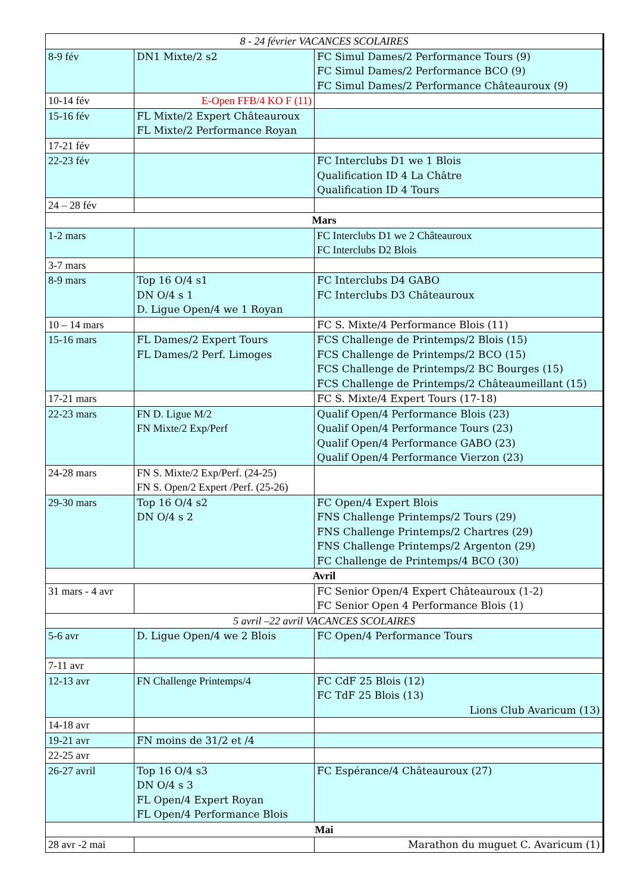| 8 - 24 février VACANCES SCOLAIRES | | |
| 8-9 fév | DN1 Mixte/2 s2 | FC Simul Dames/2 Performance Tours (9) FC Simul Dames/2 Performance BCO (9) FC Simul Dames/2 Performance Châteauroux (9) |
| 10-14 fév | E-Open FFB/4 KO F (11) | |
| 15-16 fév | FL Mixte/2 Expert Châteauroux FL Mixte/2 Performance Royan | |
| 17-21 fév | | |
| 22-23 fév | | FC Interclubs D1 we 1 Blois Qualification ID 4 La Châtre Qualification ID 4 Tours |
| 24 – 28 fév | | |
| Mars | | |
| 1-2 mars | | FC Interclubs D1 we 2 Châteauroux FC Interclubs D2 Blois |
| 3-7 mars | | |
| 8-9 mars | Top 16 O/4 s1 DN O/4 s 1 D. Ligue Open/4 we 1 Royan | FC Interclubs D4 GABO FC Interclubs D3 Châteauroux |
| 10 – 14 mars | | FC S. Mixte/4 Performance Blois (11) |
| 15-16 mars | FL Dames/2 Expert Tours FL Dames/2 Perf. Limoges | FCS Challenge de Printemps/2 Blois (15) FCS Challenge de Printemps/2 BCO (15) FCS Challenge de Printemps/2 BC Bourges (15) FCS Challenge de Printemps/2 Châteaumeillant (15) |
| 17-21 mars | | FC S. Mixte/4 Expert Tours (17-18) |
| 22-23 mars | FN D. Ligue M/2 FN Mixte/2 Exp/Perf | Qualif Open/4 Performance Blois (23) Qualif Open/4 Performance Tours (23) Qualif Open/4 Performance GABO (23) Qualif Open/4 Performance Vierzon (23) |
| 24-28 mars | FN S. Mixte/2 Exp/Perf. (24-25) FN S. Open/2 Expert /Perf. (25-26) | |
| 29-30 mars | Top 16 O/4 s2 DN O/4 s 2 | FC Open/4 Expert Blois FNS Challenge Printemps/2 Tours (29) FNS Challenge Printemps/2 Chartres (29) FNS Challenge Printemps/2 Argenton (29) FC Challenge de Printemps/4 BCO (30) |
| Avril | | |
| 31 mars - 4 avr | | FC Senior Open/4 Expert Châteauroux (1-2) FC Senior Open 4 Performance Blois (1) |
| 5 avril –22 avril VACANCES SCOLAIRES | | |
| 5-6 avr | D. Ligue Open/4 we 2 Blois | FC Open/4 Performance Tours |
| 7-11 avr | | |
| 12-13 avr | FN Challenge Printemps/4 | FC CdF 25 Blois (12) FC TdF 25 Blois (13) Lions Club Avaricum (13) |
| 14-18 avr | | |
| 19-21 avr | FN moins de 31/2 et /4 | |
| 22-25 avr | | |
| 26-27 avril | Top 16 O/4 s3 DN O/4 s 3 FL Open/4 Expert Royan FL Open/4 Performance Blois | FC Espérance/4 Châteauroux (27) |
| Mai | | |
| 28 avr -2 mai | | Marathon du muguet C. Avaricum (1) |